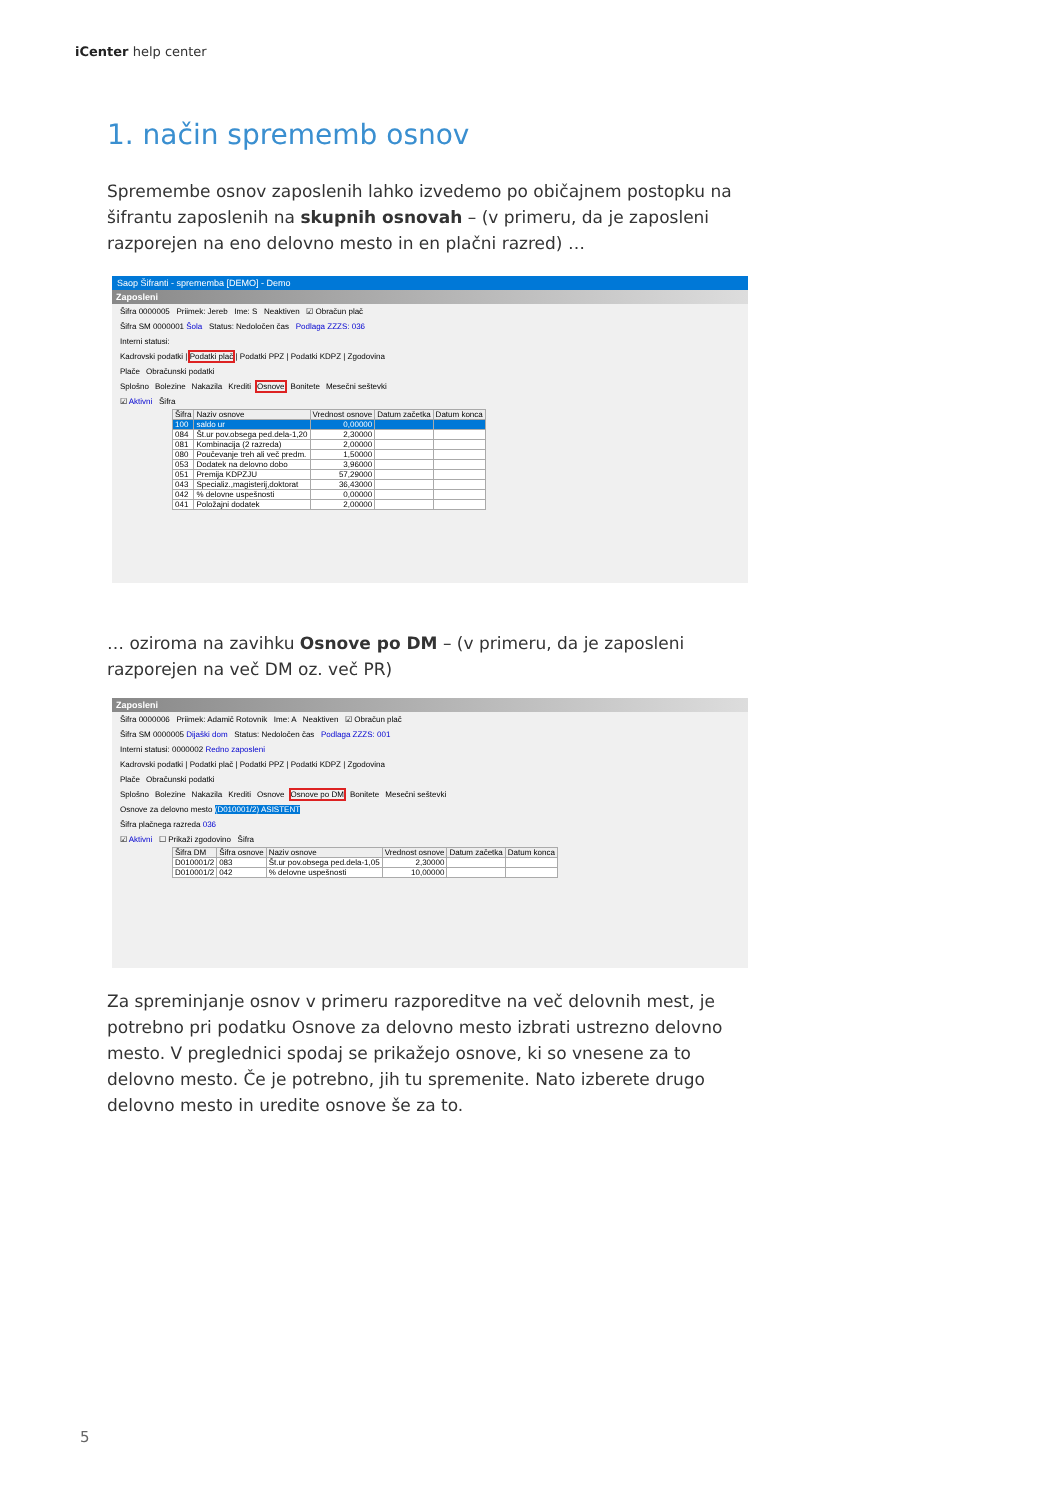iCenter help center
1. način sprememb osnov
Spremembe osnov zaposlenih lahko izvedemo po običajnem postopku na šifrantu zaposlenih na skupnih osnovah – (v primeru, da je zaposleni razporejen na eno delovno mesto in en plačni razred) …
Saop Šifranti - sprememba [DEMO] - Demo
Zaposleni
Šifra 0000005 Priimek: Jereb Ime: S Neaktiven ☑ Obračun plač
Šifra SM 0000001 Šola Status: Nedoločen čas Podlaga ZZZS: 036
Interni statusi:
Kadrovski podatki | Podatki plač | Podatki PPZ | Podatki KDPZ | Zgodovina
Plače Obračunski podatki
Splošno Bolezine Nakazila Krediti Osnove Bonitete Mesečni seštevki
☑ Aktivni Šifra
| Šifra | Naziv osnove | Vrednost osnove | Datum začetka | Datum konca |
| --- | --- | --- | --- | --- |
| 100 | saldo ur | 0,00000 | | |
| 084 | Št.ur pov.obsega ped.dela-1,20 | 2,30000 | | |
| 081 | Kombinacija (2 razreda) | 2,00000 | | |
| 080 | Poučevanje treh ali več predm. | 1,50000 | | |
| 053 | Dodatek na delovno dobo | 3,96000 | | |
| 051 | Premija KDPZJU | 57,29000 | | |
| 043 | Specializ.,magisterij,doktorat | 36,43000 | | |
| 042 | % delovne uspešnosti | 0,00000 | | |
| 041 | Položajni dodatek | 2,00000 | | |
… oziroma na zavihku Osnove po DM – (v primeru, da je zaposleni razporejen na več DM oz. več PR)
Zaposleni
Šifra 0000006 Priimek: Adamič Rotovnik Ime: A Neaktiven ☑ Obračun plač
Šifra SM 0000005 Dijaški dom Status: Nedoločen čas Podlaga ZZZS: 001
Interni statusi: 0000002 Redno zaposleni
Kadrovski podatki | Podatki plač | Podatki PPZ | Podatki KDPZ | Zgodovina
Plače Obračunski podatki
Splošno Bolezine Nakazila Krediti Osnove Osnove po DM Bonitete Mesečni seštevki
Osnove za delovno mesto (D010001/2) ASISTENT
Šifra plačnega razreda 036
☑ Aktivni ☐ Prikaži zgodovino Šifra
| Šifra DM | Šifra osnove | Naziv osnove | Vrednost osnove | Datum začetka | Datum konca |
| --- | --- | --- | --- | --- | --- |
| D010001/2 | 083 | Št.ur pov.obsega ped.dela-1,05 | 2,30000 | | |
| D010001/2 | 042 | % delovne uspešnosti | 10,00000 | | |
Za spreminjanje osnov v primeru razporeditve na več delovnih mest, je potrebno pri podatku Osnove za delovno mesto izbrati ustrezno delovno mesto. V preglednici spodaj se prikažejo osnove, ki so vnesene za to delovno mesto. Če je potrebno, jih tu spremenite. Nato izberete drugo delovno mesto in uredite osnove še za to.
5